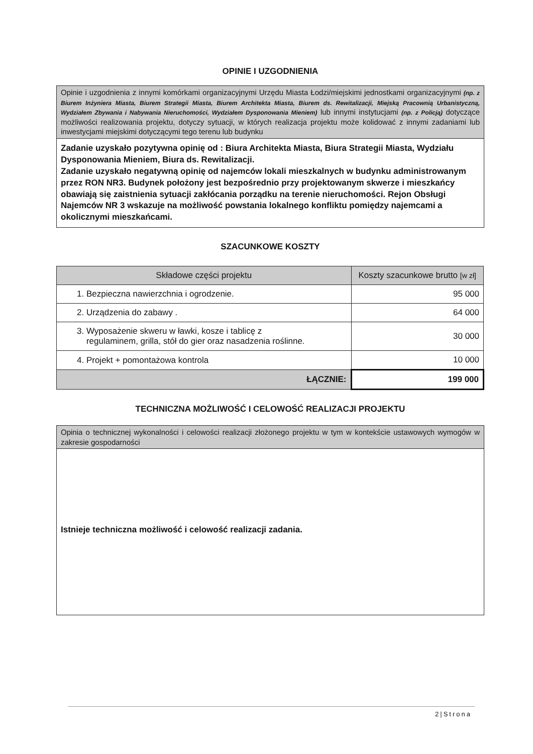OPINIE I UZGODNIENIA
Opinie i uzgodnienia z innymi komórkami organizacyjnymi Urzędu Miasta Łodzi/miejskimi jednostkami organizacyjnymi (np. z Biurem Inżyniera Miasta, Biurem Strategii Miasta, Biurem Architekta Miasta, Biurem ds. Rewitalizacji, Miejską Pracownią Urbanistyczną, Wydziałem Zbywania i Nabywania Nieruchomości, Wydziałem Dysponowania Mieniem) lub innymi instytucjami (np. z Policją) dotyczące możliwości realizowania projektu, dotyczy sytuacji, w których realizacja projektu może kolidować z innymi zadaniami lub inwestycjami miejskimi dotyczącymi tego terenu lub budynku
Zadanie uzyskało pozytywna opinię od : Biura Architekta Miasta, Biura Strategii Miasta, Wydziału Dysponowania Mieniem, Biura ds. Rewitalizacji.
Zadanie uzyskało negatywną opinię od najemców lokali mieszkalnych w budynku administrowanym przez RON NR3. Budynek położony jest bezpośrednio przy projektowanym skwerze i mieszkańcy obawiają się zaistnienia sytuacji zakłócania porządku na terenie nieruchomości. Rejon Obsługi Najemców NR 3 wskazuje na możliwość powstania lokalnego konfliktu pomiędzy najemcami a okolicznymi mieszkańcami.
SZACUNKOWE KOSZTY
| Składowe części projektu | Koszty szacunkowe brutto [w zł] |
| --- | --- |
| 1. Bezpieczna nawierzchnia i ogrodzenie. | 95 000 |
| 2. Urządzenia do zabawy . | 64 000 |
| 3. Wyposażenie skweru w ławki, kosze i tablicę z regulaminem, grilla, stół do gier oraz nasadzenia roślinne. | 30 000 |
| 4. Projekt + pomontażowa kontrola | 10 000 |
| ŁĄCZNIE: | 199 000 |
TECHNICZNA MOŻLIWOŚĆ I CELOWOŚĆ REALIZACJI PROJEKTU
Opinia o technicznej wykonalności i celowości realizacji złożonego projektu w tym w kontekście ustawowych wymogów w zakresie gospodarności
Istnieje techniczna możliwość i celowość realizacji zadania.
2|Strona